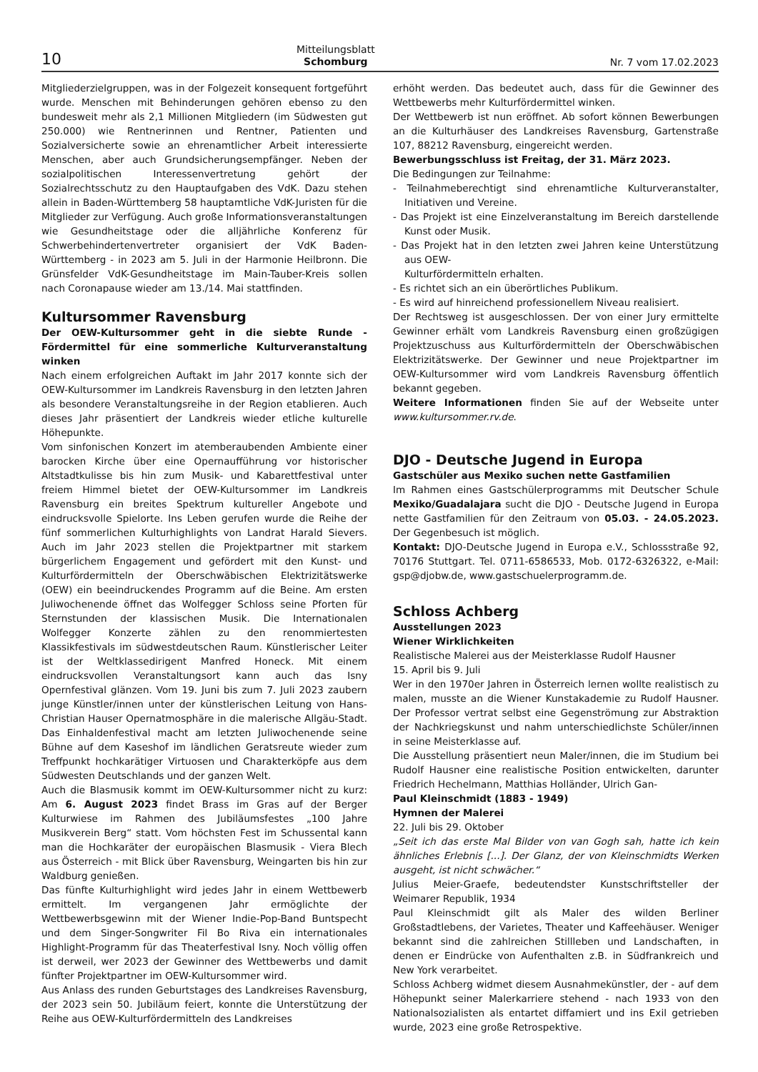10 Mitteilungsblatt
Schomburg Nr. 7 vom 17.02.2023
Mitgliederzielgruppen, was in der Folgezeit konsequent fortgeführt wurde. Menschen mit Behinderungen gehören ebenso zu den bundesweit mehr als 2,1 Millionen Mitgliedern (im Südwesten gut 250.000) wie Rentnerinnen und Rentner, Patienten und Sozialversicherte sowie an ehrenamtlicher Arbeit interessierte Menschen, aber auch Grundsicherungsempfänger. Neben der sozialpolitischen Interessenvertretung gehört der Sozialrechtsschutz zu den Hauptaufgaben des VdK. Dazu stehen allein in Baden-Württemberg 58 hauptamtliche VdK-Juristen für die Mitglieder zur Verfügung. Auch große Informationsveranstaltungen wie Gesundheitstage oder die alljährliche Konferenz für Schwerbehindertenvertreter organisiert der VdK Baden-Württemberg - in 2023 am 5. Juli in der Harmonie Heilbronn. Die Grünsfelder VdK-Gesundheitstage im Main-Tauber-Kreis sollen nach Coronapause wieder am 13./14. Mai stattfinden.
Kultursommer Ravensburg
Der OEW-Kultursommer geht in die siebte Runde - Fördermittel für eine sommerliche Kulturveranstaltung winken
Nach einem erfolgreichen Auftakt im Jahr 2017 konnte sich der OEW-Kultursommer im Landkreis Ravensburg in den letzten Jahren als besondere Veranstaltungsreihe in der Region etablieren. Auch dieses Jahr präsentiert der Landkreis wieder etliche kulturelle Höhepunkte.
Vom sinfonischen Konzert im atemberaubenden Ambiente einer barocken Kirche über eine Opernaufführung vor historischer Altstadtkulisse bis hin zum Musik- und Kabarettfestival unter freiem Himmel bietet der OEW-Kultursommer im Landkreis Ravensburg ein breites Spektrum kultureller Angebote und eindrucksvolle Spielorte. Ins Leben gerufen wurde die Reihe der fünf sommerlichen Kulturhighlights von Landrat Harald Sievers. Auch im Jahr 2023 stellen die Projektpartner mit starkem bürgerlichem Engagement und gefördert mit den Kunst- und Kulturfördermitteln der Oberschwäbischen Elektrizitätswerke (OEW) ein beeindruckendes Programm auf die Beine. Am ersten Juliwochenende öffnet das Wolfegger Schloss seine Pforten für Sternstunden der klassischen Musik. Die Internationalen Wolfegger Konzerte zählen zu den renommiertesten Klassikfestivals im südwestdeutschen Raum. Künstlerischer Leiter ist der Weltklassedirigent Manfred Honeck. Mit einem eindrucksvollen Veranstaltungsort kann auch das Isny Opernfestival glänzen. Vom 19. Juni bis zum 7. Juli 2023 zaubern junge Künstler/innen unter der künstlerischen Leitung von Hans-Christian Hauser Opernatmosphäre in die malerische Allgäu-Stadt. Das Einhaldenfestival macht am letzten Juliwochenende seine Bühne auf dem Kaseshof im ländlichen Geratsreute wieder zum Treffpunkt hochkarätiger Virtuosen und Charakterköpfe aus dem Südwesten Deutschlands und der ganzen Welt.
Auch die Blasmusik kommt im OEW-Kultursommer nicht zu kurz: Am 6. August 2023 findet Brass im Gras auf der Berger Kulturwiese im Rahmen des Jubiläumsfestes „100 Jahre Musikverein Berg“ statt. Vom höchsten Fest im Schussental kann man die Hochkaräter der europäischen Blasmusik - Viera Blech aus Österreich - mit Blick über Ravensburg, Weingarten bis hin zur Waldburg genießen.
Das fünfte Kulturhighlight wird jedes Jahr in einem Wettbewerb ermittelt. Im vergangenen Jahr ermöglichte der Wettbewerbsgewinn mit der Wiener Indie-Pop-Band Buntspecht und dem Singer-Songwriter Fil Bo Riva ein internationales Highlight-Programm für das Theaterfestival Isny. Noch völlig offen ist derweil, wer 2023 der Gewinner des Wettbewerbs und damit fünfter Projektpartner im OEW-Kultursommer wird.
Aus Anlass des runden Geburtstages des Landkreises Ravensburg, der 2023 sein 50. Jubiläum feiert, konnte die Unterstützung der Reihe aus OEW-Kulturfördermitteln des Landkreises
erhöht werden. Das bedeutet auch, dass für die Gewinner des Wettbewerbs mehr Kulturfördermittel winken.
Der Wettbewerb ist nun eröffnet. Ab sofort können Bewerbungen an die Kulturhäuser des Landkreises Ravensburg, Gartenstraße 107, 88212 Ravensburg, eingereicht werden.
Bewerbungsschluss ist Freitag, der 31. März 2023.
Die Bedingungen zur Teilnahme:
- Teilnahmeberechtigt sind ehrenamtliche Kulturveranstalter, Initiativen und Vereine.
- Das Projekt ist eine Einzelveranstaltung im Bereich darstellende Kunst oder Musik.
- Das Projekt hat in den letzten zwei Jahren keine Unterstützung aus OEW-
Kulturfördermitteln erhalten.
- Es richtet sich an ein überörtliches Publikum.
- Es wird auf hinreichend professionellem Niveau realisiert.
Der Rechtsweg ist ausgeschlossen. Der von einer Jury ermittelte Gewinner erhält vom Landkreis Ravensburg einen großzügigen Projektzuschuss aus Kulturfördermitteln der Oberschwäbischen Elektrizitätswerke. Der Gewinner und neue Projektpartner im OEW-Kultursommer wird vom Landkreis Ravensburg öffentlich bekannt gegeben.
Weitere Informationen finden Sie auf der Webseite unter www.kultursommer.rv.de.
DJO - Deutsche Jugend in Europa
Gastschüler aus Mexiko suchen nette Gastfamilien
Im Rahmen eines Gastschülerprogramms mit Deutscher Schule Mexiko/Guadalajara sucht die DJO - Deutsche Jugend in Europa nette Gastfamilien für den Zeitraum von 05.03. - 24.05.2023. Der Gegenbesuch ist möglich.
Kontakt: DJO-Deutsche Jugend in Europa e.V., Schlossstraße 92, 70176 Stuttgart. Tel. 0711-6586533, Mob. 0172-6326322, e-Mail: gsp@djobw.de, www.gastschuelerprogramm.de.
Schloss Achberg
Ausstellungen 2023
Wiener Wirklichkeiten
Realistische Malerei aus der Meisterklasse Rudolf Hausner
15. April bis 9. Juli
Wer in den 1970er Jahren in Österreich lernen wollte realistisch zu malen, musste an die Wiener Kunstakademie zu Rudolf Hausner. Der Professor vertrat selbst eine Gegenströmung zur Abstraktion der Nachkriegskunst und nahm unterschiedlichste Schüler/innen in seine Meisterklasse auf.
Die Ausstellung präsentiert neun Maler/innen, die im Studium bei Rudolf Hausner eine realistische Position entwickelten, darunter Friedrich Hechelmann, Matthias Holländer, Ulrich Gan-
Paul Kleinschmidt (1883 - 1949)
Hymnen der Malerei
22. Juli bis 29. Oktober
„Seit ich das erste Mal Bilder von van Gogh sah, hatte ich kein ähnliches Erlebnis [...]. Der Glanz, der von Kleinschmidts Werken ausgeht, ist nicht schwächer.“
Julius Meier-Graefe, bedeutendster Kunstschriftsteller der Weimarer Republik, 1934
Paul Kleinschmidt gilt als Maler des wilden Berliner Großstadtlebens, der Varietes, Theater und Kaffeehäuser. Weniger bekannt sind die zahlreichen Stillleben und Landschaften, in denen er Eindrücke von Aufenthalten z.B. in Südfrankreich und New York verarbeitet.
Schloss Achberg widmet diesem Ausnahmekünstler, der - auf dem Höhepunkt seiner Malerkarriere stehend - nach 1933 von den Nationalsozialisten als entartet diffamiert und ins Exil getrieben wurde, 2023 eine große Retrospektive.